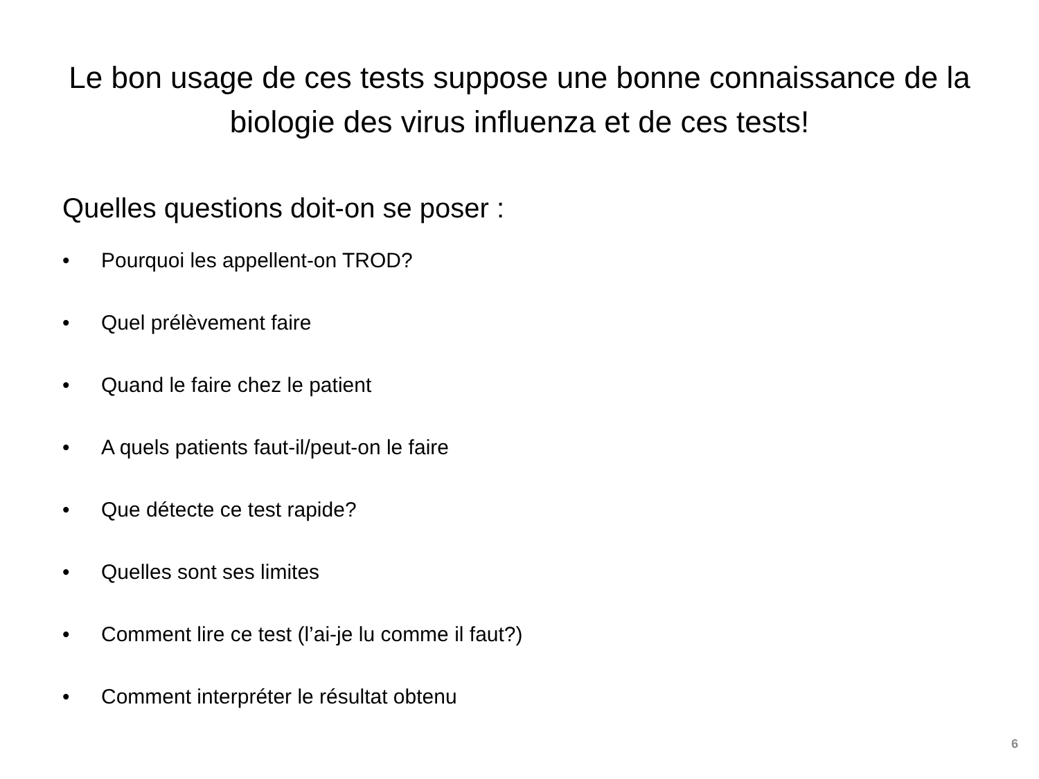Le bon usage de ces tests suppose une bonne connaissance de la biologie des virus influenza et de ces tests!
Quelles questions doit-on se poser :
• Pourquoi les appellent-on TROD?
• Quel prélèvement faire
• Quand le faire chez le patient
• A quels patients faut-il/peut-on le faire
• Que détecte ce test rapide?
• Quelles sont ses limites
• Comment lire ce test (l’ai-je lu comme il faut?)
• Comment interpréter le résultat obtenu
6